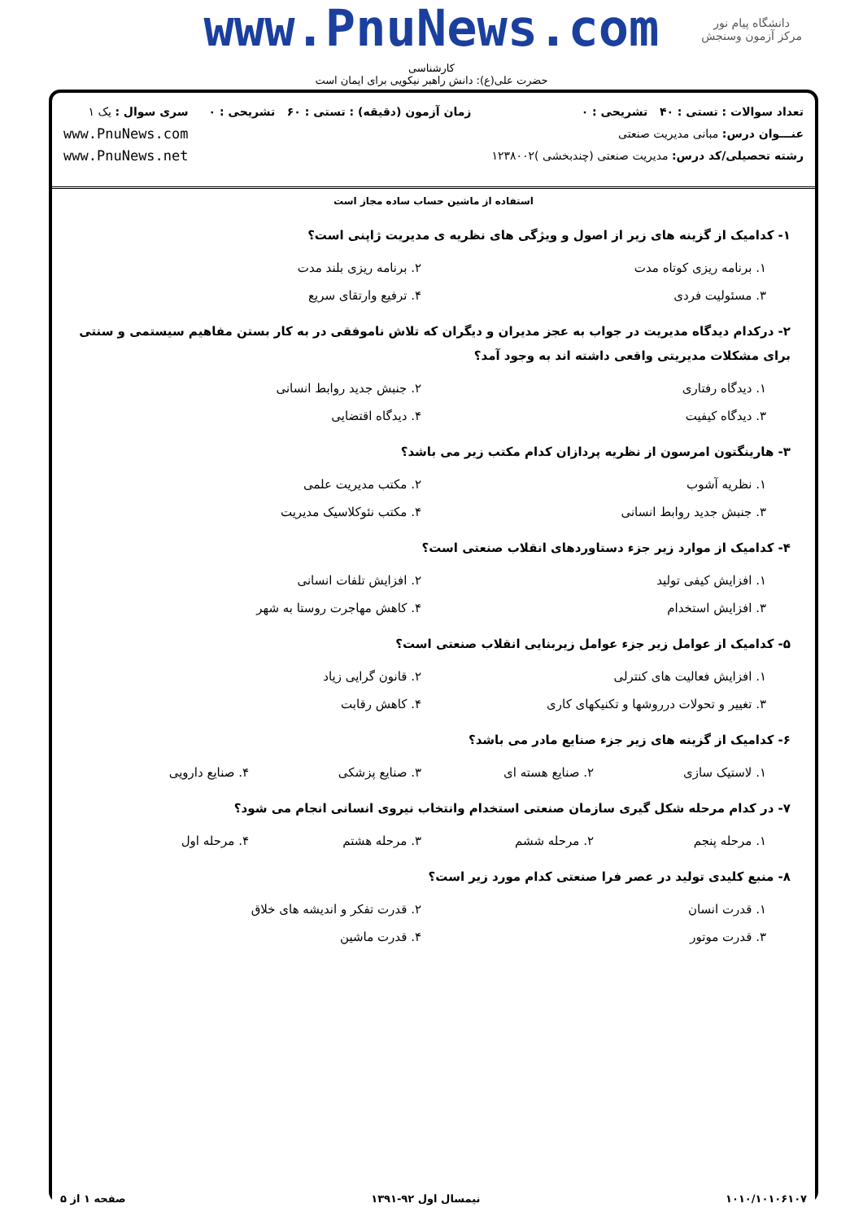www.PnuNews.com
دانشگاه پیام نور
مرکز آزمون وسنجش
کارشناسی
حضرت علی(ع): دانش راهبر نیکویی برای ایمان است
تعداد سوالات : تستی : ۴۰ تشریحی : ۰
عنـــوان درس: مبانی مدیریت صنعتی
رشته تحصیلی/کد درس: مدیریت صنعتی (چندبخشی )۱۲۳۸۰۰۲
زمان آزمون (دقیقه) : تستی : ۶۰ تشریحی : ۰
سری سوال : یک ۱
www.PnuNews.com
www.PnuNews.net
استفاده از ماشین حساب ساده مجاز است
۱- کدامیک از گزینه های زیر از اصول و ویژگی های نظریه ی مدیریت ژاپنی است؟
۱. برنامه ریزی کوتاه مدت
۲. برنامه ریزی بلند مدت
۳. مسئولیت فردی
۴. ترفیع وارتقای سریع
۲- درکدام دیدگاه مدیریت در جواب به عجز مدیران و دیگران که تلاش ناموفقی در به کار بستن مفاهیم سیستمی و سنتی برای مشکلات مدیریتی واقعی داشته اند به وجود آمد؟
۱. دیدگاه رفتاری
۲. جنبش جدید روابط انسانی
۳. دیدگاه کیفیت
۴. دیدگاه اقتضایی
۳- هارینگتون امرسون از نظریه پردازان کدام مکتب زیر می باشد؟
۱. نظریه آشوب
۲. مکتب مدیریت علمی
۳. جنبش جدید روابط انسانی
۴. مکتب نئوکلاسیک مدیریت
۴- کدامیک از موارد زیر جزء دستاوردهای انقلاب صنعتی است؟
۱. افزایش کیفی تولید
۲. افزایش تلفات انسانی
۳. افزایش استخدام
۴. کاهش مهاجرت روستا به شهر
۵- کدامیک از عوامل زیر جزء عوامل زیربنایی انقلاب صنعتی است؟
۱. افزایش فعالیت های کنترلی
۲. قانون گرایی زیاد
۳. تغییر و تحولات درروشها و تکنیکهای کاری
۴. کاهش رقابت
۶- کدامیک از گزینه های زیر جزء صنایع مادر می باشد؟
۱. لاستیک سازی
۲. صنایع هسته ای
۳. صنایع پزشکی
۴. صنایع دارویی
۷- در کدام مرحله شکل گیری سازمان صنعتی استخدام وانتخاب نیروی انسانی انجام می شود؟
۱. مرحله پنجم
۲. مرحله ششم
۳. مرحله هشتم
۴. مرحله اول
۸- منبع کلیدی تولید در عصر فرا صنعتی کدام مورد زیر است؟
۱. قدرت انسان
۲. قدرت تفکر و اندیشه های خلاق
۳. قدرت موتور
۴. قدرت ماشین
۱۰۱۰/۱۰۱۰۶۱۰۷ نیمسال اول ۹۲-۱۳۹۱ صفحه ۱ از ۵